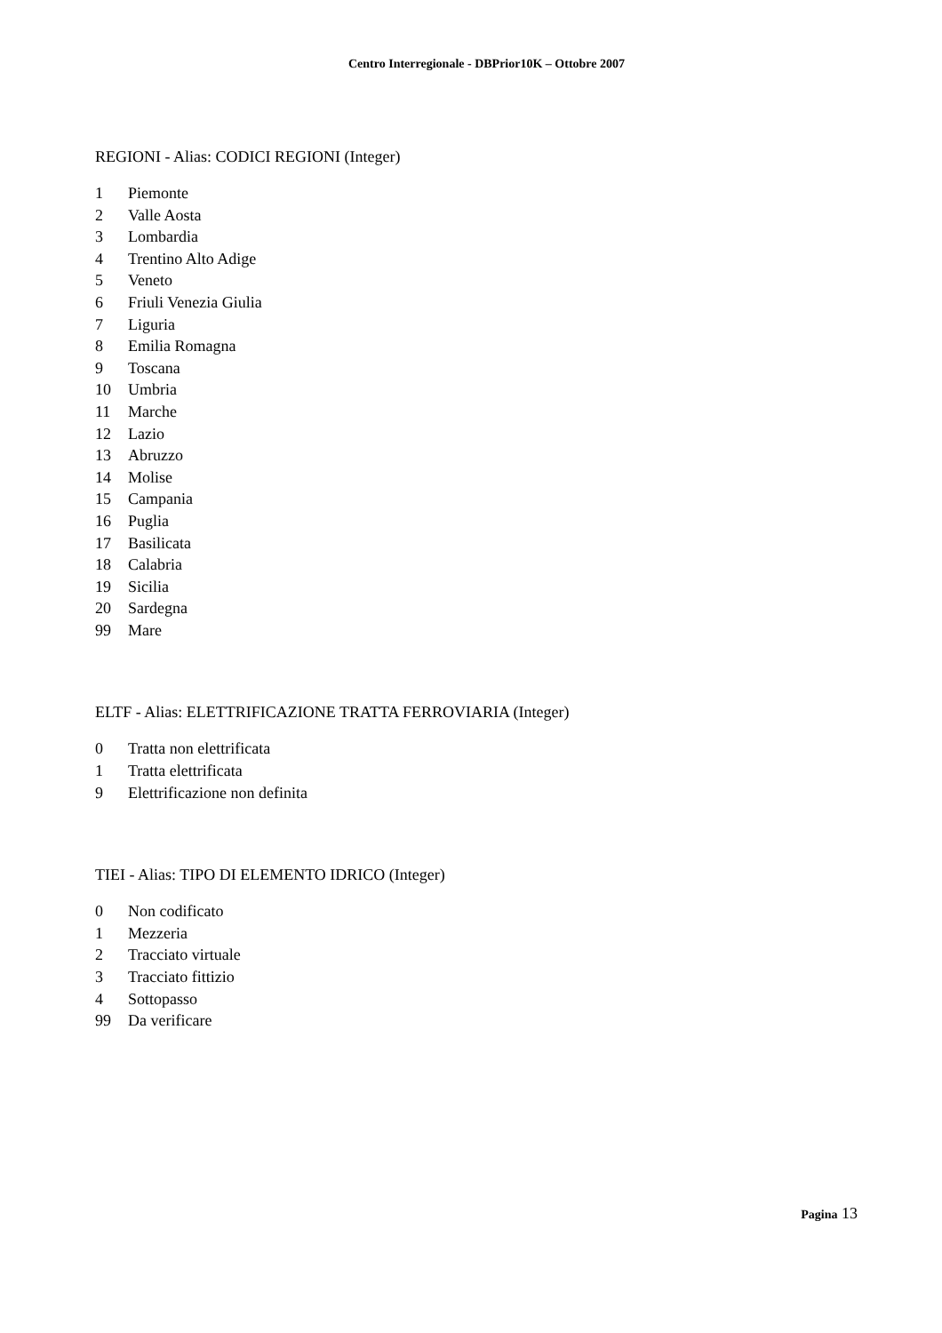Centro Interregionale - DBPrior10K – Ottobre 2007
REGIONI - Alias: CODICI REGIONI (Integer)
| 1 | Piemonte |
| 2 | Valle Aosta |
| 3 | Lombardia |
| 4 | Trentino Alto Adige |
| 5 | Veneto |
| 6 | Friuli Venezia Giulia |
| 7 | Liguria |
| 8 | Emilia Romagna |
| 9 | Toscana |
| 10 | Umbria |
| 11 | Marche |
| 12 | Lazio |
| 13 | Abruzzo |
| 14 | Molise |
| 15 | Campania |
| 16 | Puglia |
| 17 | Basilicata |
| 18 | Calabria |
| 19 | Sicilia |
| 20 | Sardegna |
| 99 | Mare |
ELTF - Alias: ELETTRIFICAZIONE TRATTA FERROVIARIA (Integer)
| 0 | Tratta non elettrificata |
| 1 | Tratta elettrificata |
| 9 | Elettrificazione non definita |
TIEI - Alias: TIPO DI ELEMENTO IDRICO (Integer)
| 0 | Non codificato |
| 1 | Mezzeria |
| 2 | Tracciato virtuale |
| 3 | Tracciato fittizio |
| 4 | Sottopasso |
| 99 | Da verificare |
Pagina 13